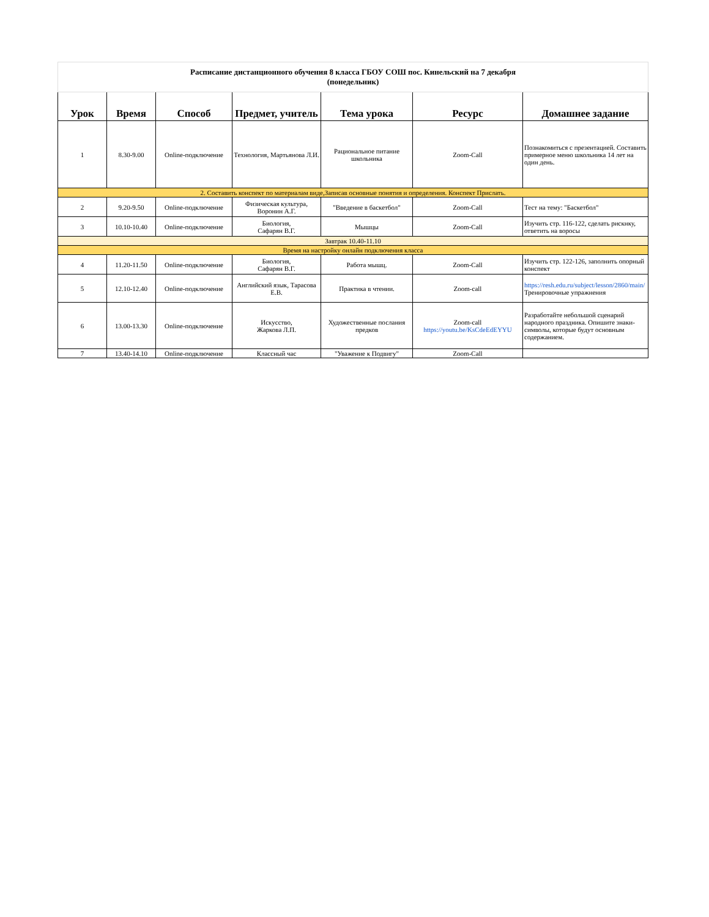| Расписание дистанционного обучения 8 класса ГБОУ СОШ пос. Кинельский на 7 декабря (понедельник) | | | | | | |
| Урок | Время | Способ | Предмет, учитель | Тема урока | Ресурс | Домашнее задание |
| 1 | 8.30-9.00 | Online-подключение | Технология, Мартьянова Л.И. | Рациональное питание школьника | Zoom-Call | Познакомиться с презентацией. Составить примерное меню школьника 14 лет на один день. |
| 2. Составить конспект по материалам виде,Записав основные понятия и определения. Конспект Прислать. | | | | | | |
| 2 | 9.20-9.50 | Online-подключение | Физическая культура, Воронин А.Г. | "Введение в баскетбол" | Zoom-Call | Тест на тему: "Баскетбол" |
| 3 | 10.10-10.40 | Online-подключение | Биология, Сафарян В.Г. | Мышцы | Zoom-Call | Изучить стр. 116-122, сделать рискнку, ответить на воросы |
| Завтрак 10.40-11.10 | | | | | | |
| Время на настройку онлайн подключения класса | | | | | | |
| 4 | 11.20-11.50 | Online-подключение | Биология, Сафарян В.Г. | Работа мышц. | Zoom-Call | Изучить стр. 122-126, заполнить опорный конспект |
| 5 | 12.10-12.40 | Online-подключение | Английский язык, Тарасова Е.В. | Практика в чтении. | Zoom-call | https://resh.edu.ru/subject/lesson/2860/main/ Тренировочные упражнения |
| 6 | 13.00-13.30 | Online-подключение | Искусство, Жаркова Л.П. | Художественные послания предков | Zoom-call https://youtu.be/KsCdeEdEYYU | Разработайте небольшой сценарий народного праздника. Опишите знаки-символы, которые будут основным содержанием. |
| 7 | 13.40-14.10 | Online-подключение | Классный час | "Уважение к Подвигу" | Zoom-Call | |